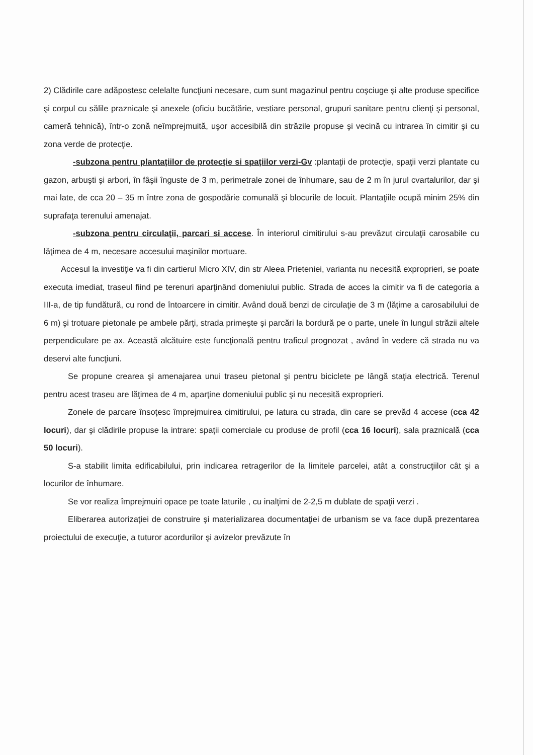2) Clădirile care adăpostesc celelalte funcţiuni necesare, cum sunt magazinul pentru coşciuge şi alte produse specifice şi corpul cu sălile praznicale şi anexele (oficiu bucătărie, vestiare personal, grupuri sanitare pentru clienţi şi personal, cameră tehnică), într-o zonă neîmprejmuită, uşor accesibilă din străzile propuse şi vecină cu intrarea în cimitir şi cu zona verde de protecţie.
-subzona pentru plantaţiilor de protecţie si spaţiilor verzi-Gv :plantaţii de protecţie, spaţii verzi plantate cu gazon, arbuşti şi arbori, în fâşii înguste de 3 m, perimetrale zonei de înhumare, sau de 2 m în jurul cvartalurilor, dar şi mai late, de cca 20 – 35 m între zona de gospodărie comunală şi blocurile de locuit. Plantaţiile ocupă minim 25% din suprafaţa terenului amenajat.
-subzona pentru circulaţii, parcari si accese. În interiorul cimitirului s-au prevăzut circulaţii carosabile cu lăţimea de 4 m, necesare accesului maşinilor mortuare.
Accesul la investiţie va fi din cartierul Micro XIV, din str Aleea Prieteniei, varianta nu necesită exproprieri, se poate executa imediat, traseul fiind pe terenuri aparţinând domeniului public. Strada de acces la cimitir va fi de categoria a III-a, de tip fundătură, cu rond de întoarcere in cimitir. Având două benzi de circulaţie de 3 m (lăţime a carosabilului de 6 m) şi trotuare pietonale pe ambele părţi, strada primeşte şi parcări la bordură pe o parte, unele în lungul străzii altele perpendiculare pe ax. Această alcătuire este funcţională pentru traficul prognozat , având în vedere că strada nu va deservi alte funcţiuni.
Se propune crearea şi amenajarea unui traseu pietonal şi pentru biciclete pe lângă staţia electrică. Terenul pentru acest traseu are lăţimea de 4 m, aparţine domeniului public şi nu necesită exproprieri.
Zonele de parcare însoţesc împrejmuirea cimitirului, pe latura cu strada, din care se prevăd 4 accese (cca 42 locuri), dar şi clădirile propuse la intrare: spaţii comerciale cu produse de profil (cca 16 locuri), sala praznicală (cca 50 locuri).
S-a stabilit limita edificabilului, prin indicarea retragerilor de la limitele parcelei, atât a construcţiilor cât şi a locurilor de înhumare.
Se vor realiza împrejmuiri opace pe toate laturile , cu inalţimi de 2-2,5 m dublate de spaţii verzi .
Eliberarea autorizaţiei de construire şi materializarea documentaţiei de urbanism se va face după prezentarea proiectului de execuţie, a tuturor acordurilor şi avizelor prevăzute în